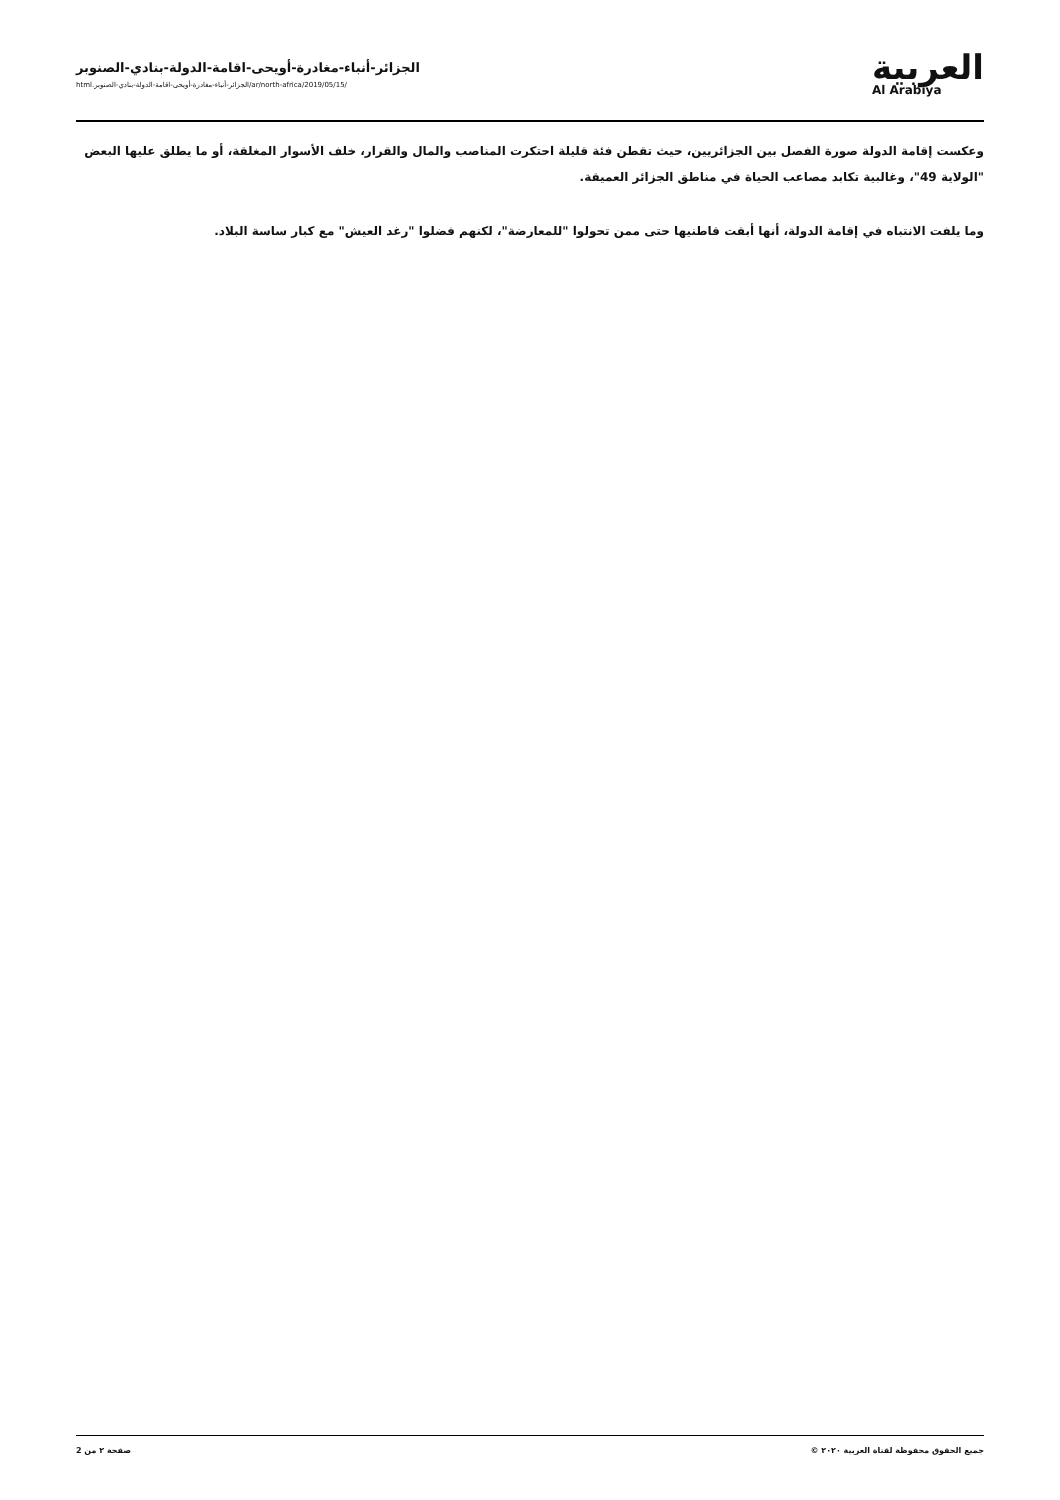العربية
Al Arabiya
الجزائر-أنباء-مغادرة-أويحى-اقامة-الدولة-بنادي-الصنوبر
/ar/north-africa/2019/05/15/الجزائر-أنباء-مغادرة-أويحى-اقامة-الدولة-بنادي-الصنوبر.html
وعكست إقامة الدولة صورة الفصل بين الجزائريين، حيث تقطن فئة قليلة احتكرت المناصب والمال والقرار، خلف الأسوار المغلقة، أو ما يطلق عليها البعض "الولاية 49"، وغالبية تكابد مصاعب الحياة في مناطق الجزائر العميقة.
وما يلفت الانتباه في إقامة الدولة، أنها أبقت قاطنيها حتى ممن تحولوا "للمعارضة"، لكنهم فضلوا "رغد العيش" مع كبار ساسة البلاد.
جميع الحقوق محفوظة لقناة العربية ٢٠٢٠ © صفحة ٢ من 2